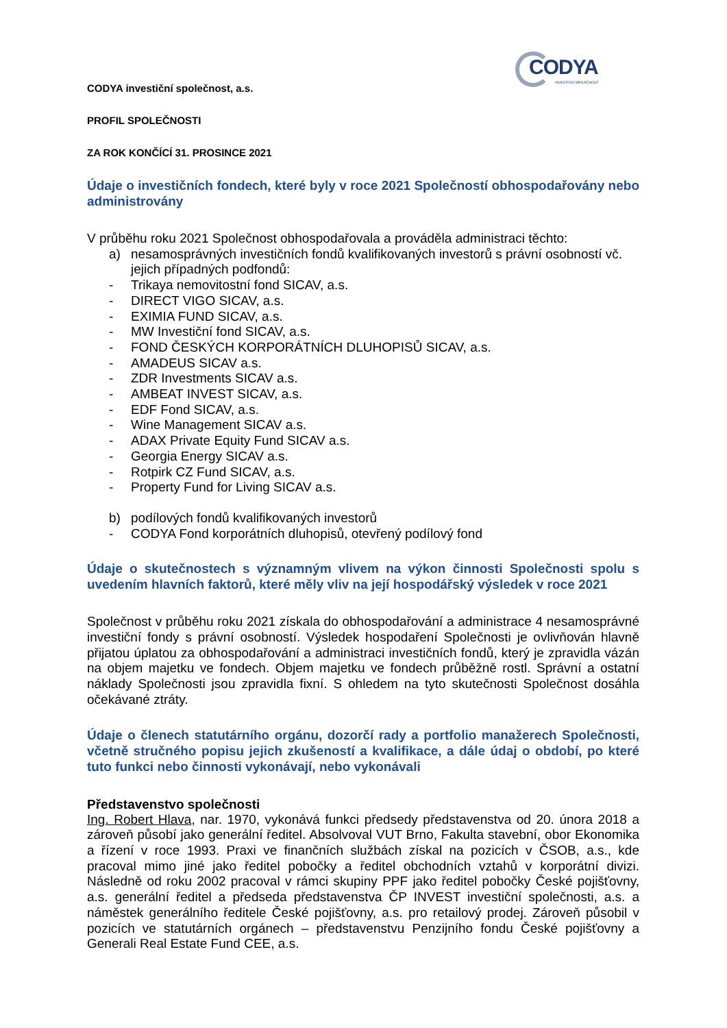CODYA
INVESTIČNÍ SPOLEČNOST
CODYA investiční společnost, a.s.
PROFIL SPOLEČNOSTI
ZA ROK KONČÍCÍ 31. PROSINCE 2021
Údaje o investičních fondech, které byly v roce 2021 Společností obhospodařovány nebo administrovány
V průběhu roku 2021 Společnost obhospodařovala a prováděla administraci těchto:
a) nesamosprávných investičních fondů kvalifikovaných investorů s právní osobností vč. jejich případných podfondů:
- Trikaya nemovitostní fond SICAV, a.s.
- DIRECT VIGO SICAV, a.s.
- EXIMIA FUND SICAV, a.s.
- MW Investiční fond SICAV, a.s.
- FOND ČESKÝCH KORPORÁTNÍCH DLUHOPISŮ SICAV, a.s.
- AMADEUS SICAV a.s.
- ZDR Investments SICAV a.s.
- AMBEAT INVEST SICAV, a.s.
- EDF Fond SICAV, a.s.
- Wine Management SICAV a.s.
- ADAX Private Equity Fund SICAV a.s.
- Georgia Energy SICAV a.s.
- Rotpirk CZ Fund SICAV, a.s.
- Property Fund for Living SICAV a.s.
b) podílových fondů kvalifikovaných investorů
- CODYA Fond korporátních dluhopisů, otevřený podílový fond
Údaje o skutečnostech s významným vlivem na výkon činnosti Společnosti spolu s uvedením hlavních faktorů, které měly vliv na její hospodářský výsledek v roce 2021
Společnost v průběhu roku 2021 získala do obhospodařování a administrace 4 nesamosprávné investiční fondy s právní osobností. Výsledek hospodaření Společnosti je ovlivňován hlavně přijatou úplatou za obhospodařování a administraci investičních fondů, který je zpravidla vázán na objem majetku ve fondech. Objem majetku ve fondech průběžně rostl. Správní a ostatní náklady Společnosti jsou zpravidla fixní. S ohledem na tyto skutečnosti Společnost dosáhla očekávané ztráty.
Údaje o členech statutárního orgánu, dozorčí rady a portfolio manažerech Společnosti, včetně stručného popisu jejich zkušeností a kvalifikace, a dále údaj o období, po které tuto funkci nebo činnosti vykonávají, nebo vykonávali
Představenstvo společnosti
Ing. Robert Hlava, nar. 1970, vykonává funkci předsedy představenstva od 20. února 2018 a zároveň působí jako generální ředitel. Absolvoval VUT Brno, Fakulta stavební, obor Ekonomika a řízení v roce 1993. Praxi ve finančních službách získal na pozicích v ČSOB, a.s., kde pracoval mimo jiné jako ředitel pobočky a ředitel obchodních vztahů v korporátní divizi. Následně od roku 2002 pracoval v rámci skupiny PPF jako ředitel pobočky České pojišťovny, a.s. generální ředitel a předseda představenstva ČP INVEST investiční společnosti, a.s. a náměstek generálního ředitele České pojišťovny, a.s. pro retailový prodej. Zároveň působil v pozicích ve statutárních orgánech – představenstvu Penzijního fondu České pojišťovny a Generali Real Estate Fund CEE, a.s.